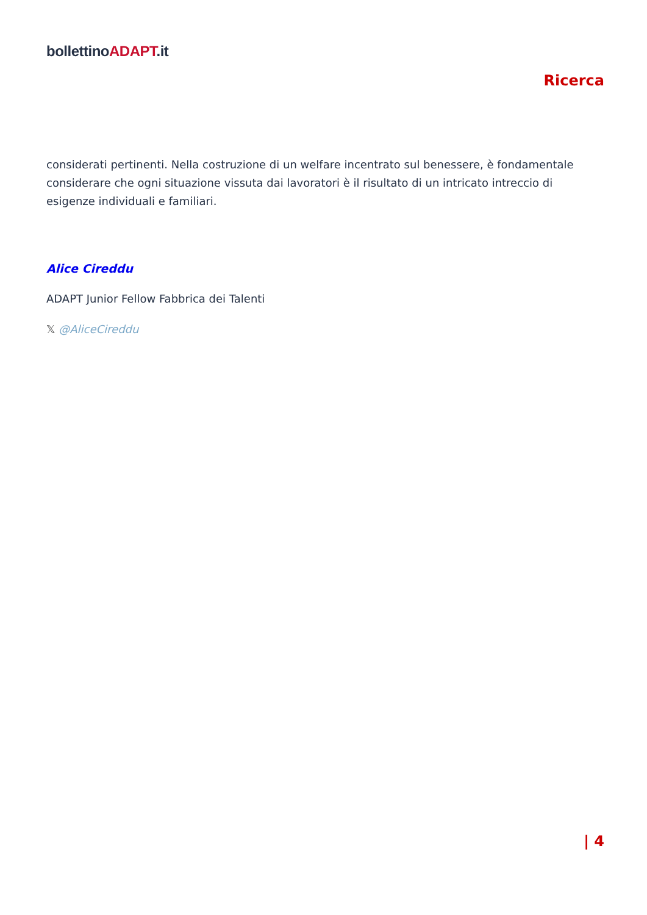bollettinoADAPT.it
Ricerca
considerati pertinenti. Nella costruzione di un welfare incentrato sul benessere, è fondamentale considerare che ogni situazione vissuta dai lavoratori è il risultato di un intricato intreccio di esigenze individuali e familiari.
Alice Cireddu
ADAPT Junior Fellow Fabbrica dei Talenti
𝕏 @AliceCireddu
| 4